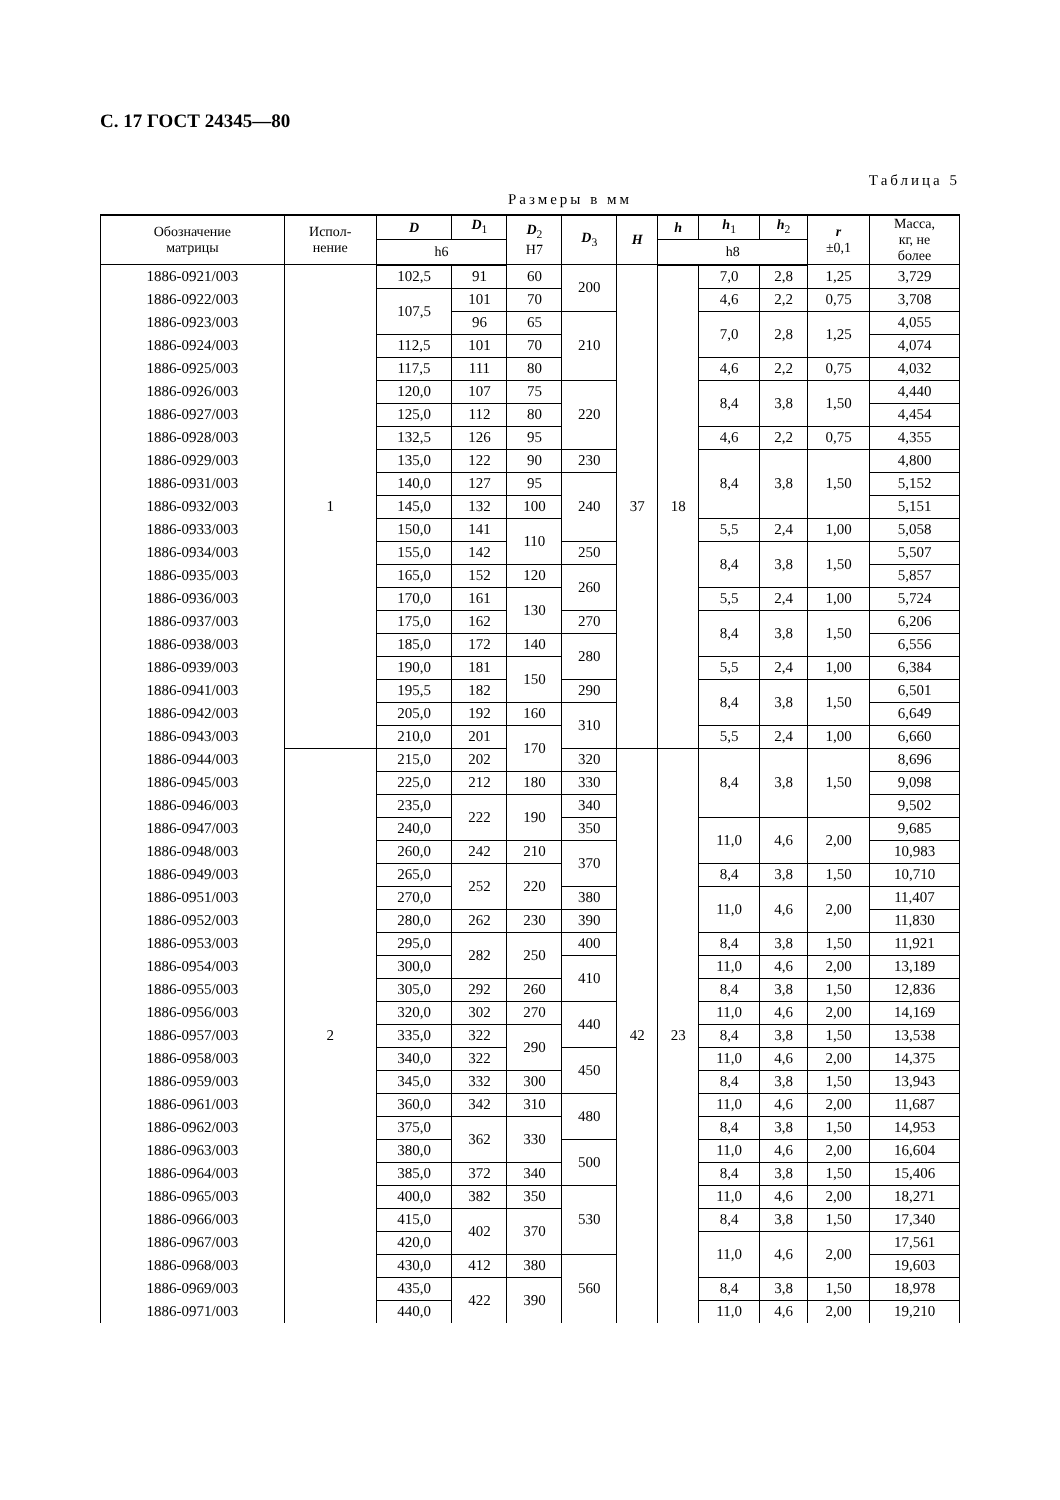С. 17 ГОСТ 24345—80
Таблица 5
Размеры в мм
| Обозначение матрицы | Испол- нение | D | D<sub>1</sub> | D<sub>2</sub> H7 | D<sub>3</sub> | H | h | h<sub>1</sub> | h<sub>2</sub> | r ±0,1 | Масса, кг, не более |
| --- | --- | --- | --- | --- | --- | --- | --- | --- | --- | --- | --- |
| | | h6 | | | | | h8 | | | | |
| 1886-0921/003 | 1 | 102,5 | 91 | 60 | 200 | 37 | 18 | 7,0 | 2,8 | 1,25 | 3,729 |
| 1886-0922/003 | | 107,5 | 101 | 70 | | | | 4,6 | 2,2 | 0,75 | 3,708 |
| 1886-0923/003 | | | 96 | 65 | 210 | | | 7,0 | 2,8 | 1,25 | 4,055 |
| 1886-0924/003 | | 112,5 | 101 | 70 | | | | | | | 4,074 |
| 1886-0925/003 | | 117,5 | 111 | 80 | | | | 4,6 | 2,2 | 0,75 | 4,032 |
| 1886-0926/003 | | 120,0 | 107 | 75 | 220 | | | 8,4 | 3,8 | 1,50 | 4,440 |
| 1886-0927/003 | | 125,0 | 112 | 80 | | | | | | | 4,454 |
| 1886-0928/003 | | 132,5 | 126 | 95 | | | | 4,6 | 2,2 | 0,75 | 4,355 |
| 1886-0929/003 | | 135,0 | 122 | 90 | 230 | | | 8,4 | 3,8 | 1,50 | 4,800 |
| 1886-0931/003 | | 140,0 | 127 | 95 | 240 | | | | | | 5,152 |
| 1886-0932/003 | | 145,0 | 132 | 100 | | | | | | | 5,151 |
| 1886-0933/003 | | 150,0 | 141 | 110 | | | | 5,5 | 2,4 | 1,00 | 5,058 |
| 1886-0934/003 | | 155,0 | 142 | | 250 | | | 8,4 | 3,8 | 1,50 | 5,507 |
| 1886-0935/003 | | 165,0 | 152 | 120 | 260 | | | | | | 5,857 |
| 1886-0936/003 | | 170,0 | 161 | 130 | | | | 5,5 | 2,4 | 1,00 | 5,724 |
| 1886-0937/003 | | 175,0 | 162 | | 270 | | | 8,4 | 3,8 | 1,50 | 6,206 |
| 1886-0938/003 | | 185,0 | 172 | 140 | 280 | | | | | | 6,556 |
| 1886-0939/003 | | 190,0 | 181 | 150 | | | | 5,5 | 2,4 | 1,00 | 6,384 |
| 1886-0941/003 | | 195,5 | 182 | | 290 | | | 8,4 | 3,8 | 1,50 | 6,501 |
| 1886-0942/003 | | 205,0 | 192 | 160 | 310 | | | | | | 6,649 |
| 1886-0943/003 | | 210,0 | 201 | 170 | | | | 5,5 | 2,4 | 1,00 | 6,660 |
| 1886-0944/003 | 2 | 215,0 | 202 | | 320 | 42 | 23 | 8,4 | 3,8 | 1,50 | 8,696 |
| 1886-0945/003 | | 225,0 | 212 | 180 | 330 | | | | | | 9,098 |
| 1886-0946/003 | | 235,0 | 222 | 190 | 340 | | | | | | 9,502 |
| 1886-0947/003 | | 240,0 | | | 350 | | | 11,0 | 4,6 | 2,00 | 9,685 |
| 1886-0948/003 | | 260,0 | 242 | 210 | 370 | | | | | | 10,983 |
| 1886-0949/003 | | 265,0 | 252 | 220 | | | | 8,4 | 3,8 | 1,50 | 10,710 |
| 1886-0951/003 | | 270,0 | | | 380 | | | 11,0 | 4,6 | 2,00 | 11,407 |
| 1886-0952/003 | | 280,0 | 262 | 230 | 390 | | | | | | 11,830 |
| 1886-0953/003 | | 295,0 | 282 | 250 | 400 | | | 8,4 | 3,8 | 1,50 | 11,921 |
| 1886-0954/003 | | 300,0 | | | 410 | | | 11,0 | 4,6 | 2,00 | 13,189 |
| 1886-0955/003 | | 305,0 | 292 | 260 | | | | 8,4 | 3,8 | 1,50 | 12,836 |
| 1886-0956/003 | | 320,0 | 302 | 270 | 440 | | | 11,0 | 4,6 | 2,00 | 14,169 |
| 1886-0957/003 | | 335,0 | 322 | 290 | | | | 8,4 | 3,8 | 1,50 | 13,538 |
| 1886-0958/003 | | 340,0 | 322 | | 450 | | | 11,0 | 4,6 | 2,00 | 14,375 |
| 1886-0959/003 | | 345,0 | 332 | 300 | | | | 8,4 | 3,8 | 1,50 | 13,943 |
| 1886-0961/003 | | 360,0 | 342 | 310 | 480 | | | 11,0 | 4,6 | 2,00 | 11,687 |
| 1886-0962/003 | | 375,0 | 362 | 330 | | | | 8,4 | 3,8 | 1,50 | 14,953 |
| 1886-0963/003 | | 380,0 | | | 500 | | | 11,0 | 4,6 | 2,00 | 16,604 |
| 1886-0964/003 | | 385,0 | 372 | 340 | | | | 8,4 | 3,8 | 1,50 | 15,406 |
| 1886-0965/003 | | 400,0 | 382 | 350 | 530 | | | 11,0 | 4,6 | 2,00 | 18,271 |
| 1886-0966/003 | | 415,0 | 402 | 370 | | | | 8,4 | 3,8 | 1,50 | 17,340 |
| 1886-0967/003 | | 420,0 | | | | | | 11,0 | 4,6 | 2,00 | 17,561 |
| 1886-0968/003 | | 430,0 | 412 | 380 | 560 | | | | | | 19,603 |
| 1886-0969/003 | | 435,0 | 422 | 390 | | | | 8,4 | 3,8 | 1,50 | 18,978 |
| 1886-0971/003 | | 440,0 | | | | | | 11,0 | 4,6 | 2,00 | 19,210 |